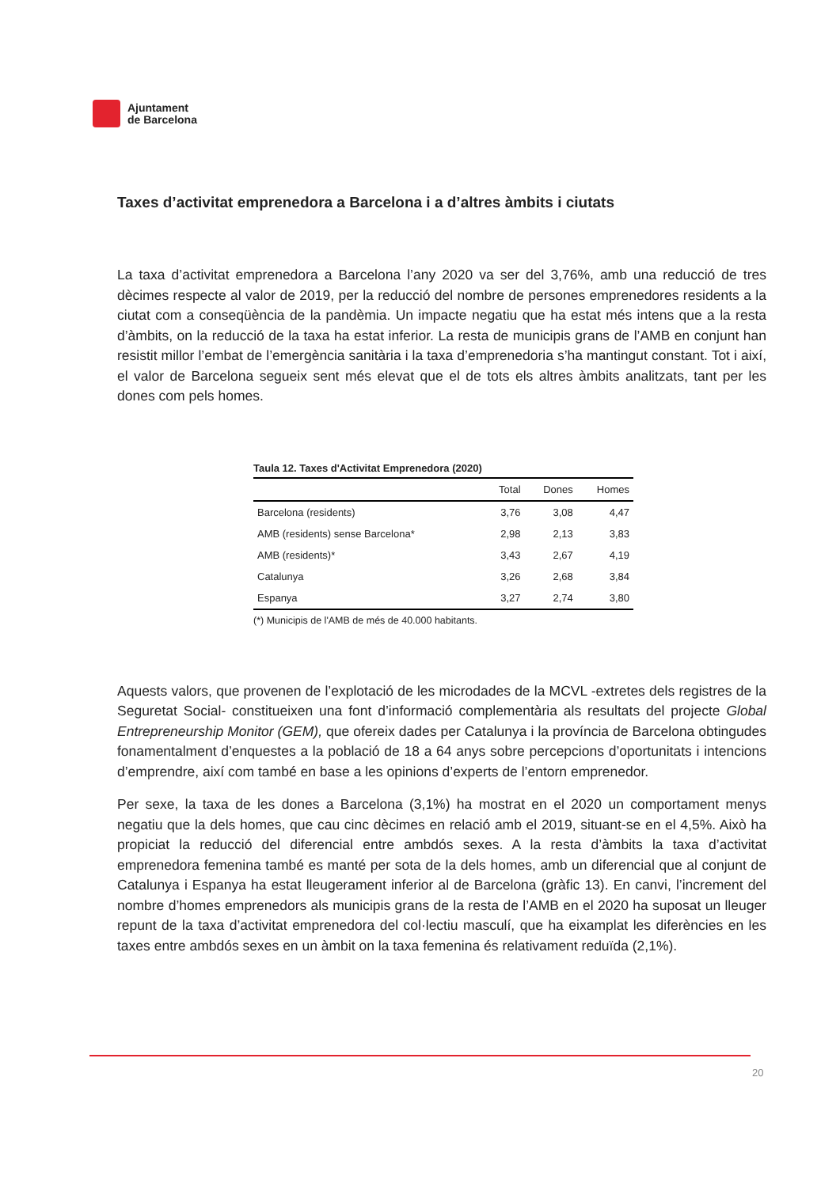Ajuntament
de Barcelona
Taxes d’activitat emprenedora a Barcelona i a d’altres àmbits i ciutats
La taxa d’activitat emprenedora a Barcelona l’any 2020 va ser del 3,76%, amb una reducció de tres dècimes respecte al valor de 2019, per la reducció del nombre de persones emprenedores residents a la ciutat com a conseqüència de la pandèmia. Un impacte negatiu que ha estat més intens que a la resta d’àmbits, on la reducció de la taxa ha estat inferior. La resta de municipis grans de l’AMB en conjunt han resistit millor l’embat de l’emergència sanitària i la taxa d’emprenedoria s’ha mantingut constant. Tot i així, el valor de Barcelona segueix sent més elevat que el de tots els altres àmbits analitzats, tant per les dones com pels homes.
Taula 12. Taxes d'Activitat Emprenedora (2020)
| | Total | Dones | Homes |
| --- | --- | --- | --- |
| Barcelona (residents) | 3,76 | 3,08 | 4,47 |
| AMB (residents) sense Barcelona* | 2,98 | 2,13 | 3,83 |
| AMB (residents)* | 3,43 | 2,67 | 4,19 |
| Catalunya | 3,26 | 2,68 | 3,84 |
| Espanya | 3,27 | 2,74 | 3,80 |
(*) Municipis de l'AMB de més de 40.000 habitants.
Aquests valors, que provenen de l’explotació de les microdades de la MCVL -extretes dels registres de la Seguretat Social- constitueixen una font d’informació complementària als resultats del projecte Global Entrepreneurship Monitor (GEM), que ofereix dades per Catalunya i la província de Barcelona obtingudes fonamentalment d’enquestes a la població de 18 a 64 anys sobre percepcions d’oportunitats i intencions d’emprendre, així com també en base a les opinions d’experts de l’entorn emprenedor.
Per sexe, la taxa de les dones a Barcelona (3,1%) ha mostrat en el 2020 un comportament menys negatiu que la dels homes, que cau cinc dècimes en relació amb el 2019, situant-se en el 4,5%. Això ha propiciat la reducció del diferencial entre ambdós sexes. A la resta d’àmbits la taxa d’activitat emprenedora femenina també es manté per sota de la dels homes, amb un diferencial que al conjunt de Catalunya i Espanya ha estat lleugerament inferior al de Barcelona (gràfic 13). En canvi, l’increment del nombre d’homes emprenedors als municipis grans de la resta de l’AMB en el 2020 ha suposat un lleuger repunt de la taxa d’activitat emprenedora del col·lectiu masculí, que ha eixamplat les diferències en les taxes entre ambdós sexes en un àmbit on la taxa femenina és relativament reduïda (2,1%).
20